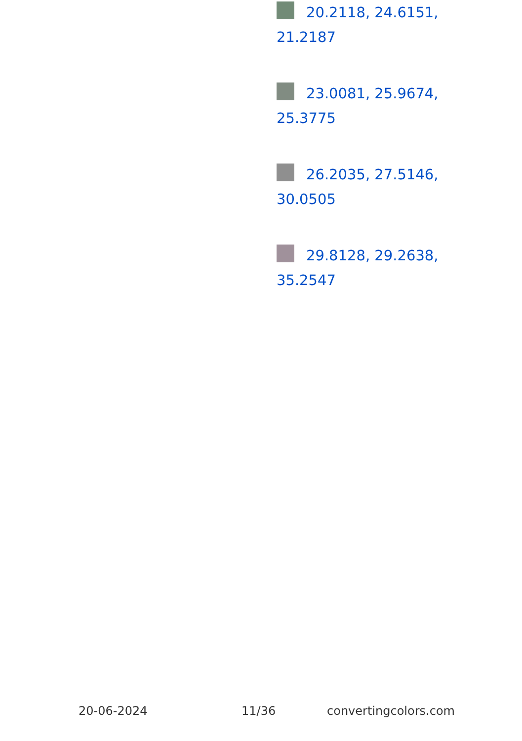20.2118, 24.6151, 21.2187
23.0081, 25.9674, 25.3775
26.2035, 27.5146, 30.0505
29.8128, 29.2638, 35.2547
20-06-2024 11/36 convertingcolors.com